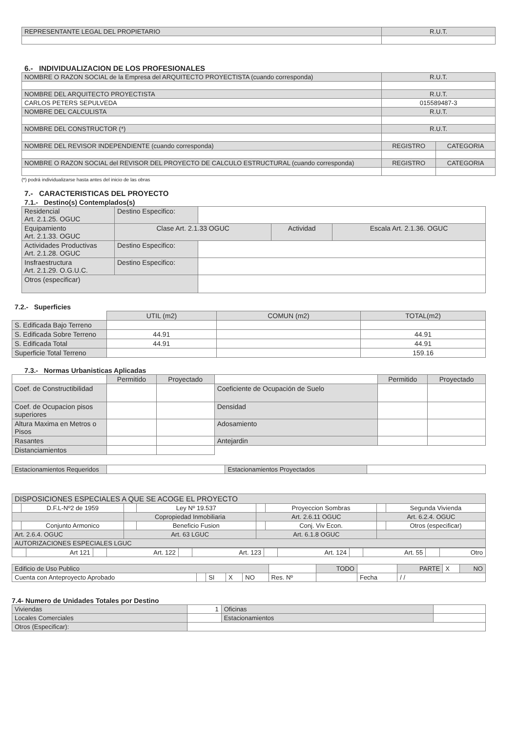| REPRESENTANTE LEGAL DEL PROPIETARIO | R.U.T. |
6.- INDIVIDUALIZACION DE LOS PROFESIONALES
| NOMBRE O RAZON SOCIAL de la Empresa del ARQUITECTO PROYECTISTA (cuando corresponda) | R.U.T. | |
| NOMBRE DEL ARQUITECTO PROYECTISTA | R.U.T. | |
| CARLOS PETERS SEPULVEDA | 015589487-3 | |
| NOMBRE DEL CALCULISTA | R.U.T. | |
| NOMBRE DEL CONSTRUCTOR (*) | R.U.T. | |
| NOMBRE DEL REVISOR INDEPENDIENTE (cuando corresponda) | REGISTRO | CATEGORIA |
| NOMBRE O RAZON SOCIAL del REVISOR DEL PROYECTO DE CALCULO ESTRUCTURAL (cuando corresponda) | REGISTRO | CATEGORIA |
(*) podrá individualizarse hasta antes del inicio de las obras
7.- CARACTERISTICAS DEL PROYECTO
7.1.- Destino(s) Contemplados(s)
| Residencial Art. 2.1.25. OGUC | Destino Especifico: | | | |
| Equipamiento Art. 2.1.33. OGUC | Clase Art. 2.1.33 OGUC | | Actividad | Escala Art. 2.1.36. OGUC |
| Actividades Productivas Art. 2.1.28. OGUC | Destino Especifico: | | | |
| Insfraestructura Art. 2.1.29. O.G.U.C. | Destino Especifico: | | | |
| Otros (especificar) | | | | |
7.2.- Superficies
| | UTIL (m2) | COMUN (m2) | TOTAL(m2) |
| S. Edificada Bajo Terreno | | | |
| S. Edificada Sobre Terreno | 44.91 | | 44.91 |
| S. Edificada Total | 44.91 | | 44.91 |
| Superficie Total Terreno | | | 159.16 |
7.3.- Normas Urbanisticas Aplicadas
| | Permitido | Proyectado | | Permitido | Proyectado |
| Coef. de Constructibilidad | | | Coeficiente de Ocupación de Suelo | | |
| Coef. de Ocupacion pisos superiores | | | Densidad | | |
| Altura Maxima en Metros o Pisos | | | Adosamiento | | |
| Rasantes | | | Antejardin | | |
| Distanciamientos | | | | | |
| Estacionamientos Requeridos | | Estacionamientos Proyectados | |
| DISPOSICIONES ESPECIALES A QUE SE ACOGE EL PROYECTO | | | | | | | |
| | D.F.L-Nº2 de 1959 | | Ley Nº 19.537 | | Proyeccion Sombras | | Segunda Vivienda |
| | | Copropiedad Inmobiliaria | | Art. 2.6.11 OGUC | | Art. 6.2.4. OGUC | |
| | Conjunto Armonico | | Beneficio Fusion | | Conj. Viv Econ. | | Otros (especificar) |
| Art. 2.6.4. OGUC | | Art. 63 LGUC | | Art. 6.1.8 OGUC | | | |
| AUTORIZACIONES ESPECIALES LGUC | | | | | | | |
| | Art 121 | | Art. 122 | | Art. 123 | | Art. 124 | | Art. 55 | | Otro |
| Edificio de Uso Publico | | | | | | TODO | | PARTE | X | NO |
| Cuenta con Anteproyecto Aprobado | | SI | X | NO | Res. Nº | | Fecha | / / | | |
7.4- Numero de Unidades Totales por Destino
| Viviendas | 1 | Oficinas | |
| Locales Comerciales | | Estacionamientos | |
| Otros (Especificar): | | | |